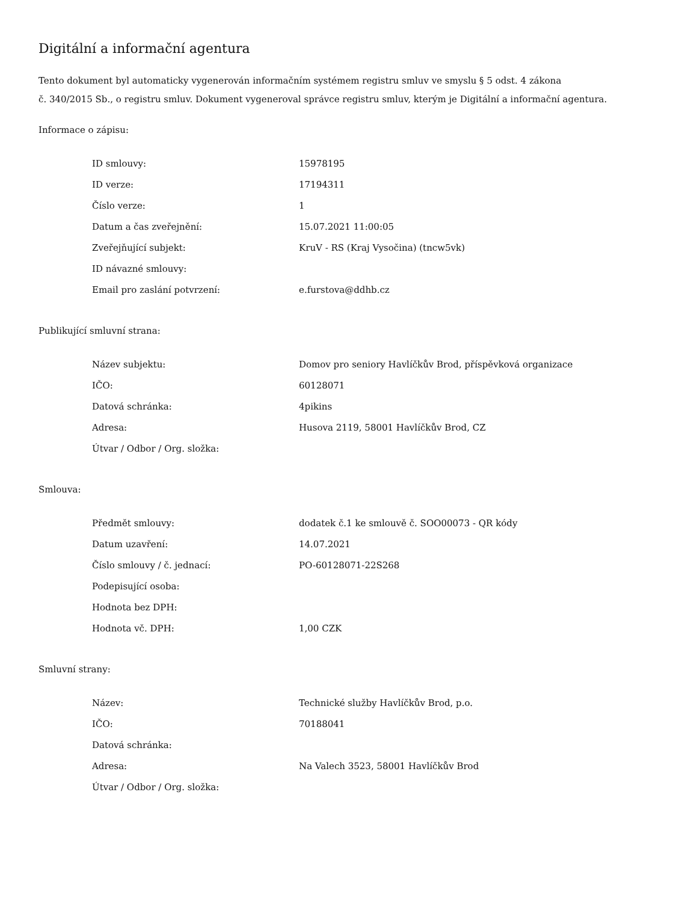Digitální a informační agentura
Tento dokument byl automaticky vygenerován informačním systémem registru smluv ve smyslu § 5 odst. 4 zákona
č. 340/2015 Sb., o registru smluv. Dokument vygeneroval správce registru smluv, kterým je Digitální a informační agentura.
Informace o zápisu:
| ID smlouvy: | 15978195 |
| ID verze: | 17194311 |
| Číslo verze: | 1 |
| Datum a čas zveřejnění: | 15.07.2021 11:00:05 |
| Zveřejňující subjekt: | KruV - RS (Kraj Vysočina) (tncw5vk) |
| ID návazné smlouvy: | |
| Email pro zaslání potvrzení: | e.furstova@ddhb.cz |
Publikující smluvní strana:
| Název subjektu: | Domov pro seniory Havlíčkův Brod, příspěvková organizace |
| IČO: | 60128071 |
| Datová schránka: | 4pikins |
| Adresa: | Husova 2119, 58001 Havlíčkův Brod, CZ |
| Útvar / Odbor / Org. složka: | |
Smlouva:
| Předmět smlouvy: | dodatek č.1 ke smlouvě č. SOO00073 - QR kódy |
| Datum uzavření: | 14.07.2021 |
| Číslo smlouvy / č. jednací: | PO-60128071-22S268 |
| Podepisující osoba: | |
| Hodnota bez DPH: | |
| Hodnota vč. DPH: | 1,00 CZK |
Smluvní strany:
| Název: | Technické služby Havlíčkův Brod, p.o. |
| IČO: | 70188041 |
| Datová schránka: | |
| Adresa: | Na Valech 3523, 58001 Havlíčkův Brod |
| Útvar / Odbor / Org. složka: | |